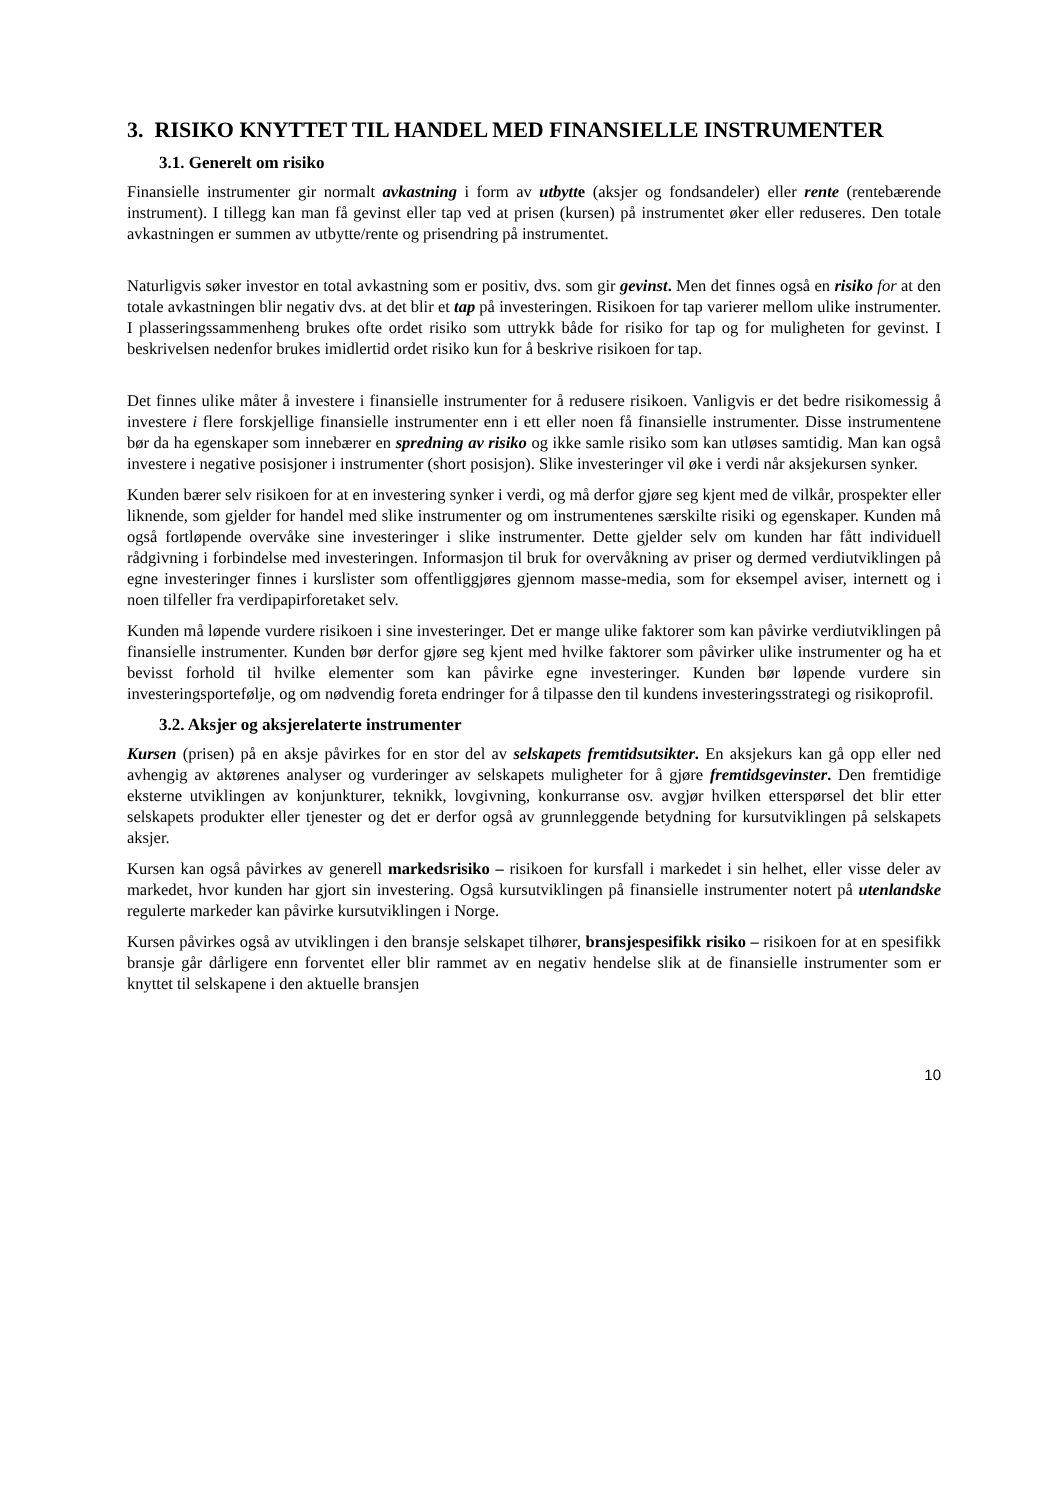3. RISIKO KNYTTET TIL HANDEL MED FINANSIELLE INSTRUMENTER
3.1. Generelt om risiko
Finansielle instrumenter gir normalt avkastning i form av utbytte (aksjer og fondsandeler) eller rente (rentebærende instrument). I tillegg kan man få gevinst eller tap ved at prisen (kursen) på instrumentet øker eller reduseres. Den totale avkastningen er summen av utbytte/rente og prisendring på instrumentet.
Naturligvis søker investor en total avkastning som er positiv, dvs. som gir gevinst. Men det finnes også en risiko for at den totale avkastningen blir negativ dvs. at det blir et tap på investeringen. Risikoen for tap varierer mellom ulike instrumenter. I plasseringssammenheng brukes ofte ordet risiko som uttrykk både for risiko for tap og for muligheten for gevinst. I beskrivelsen nedenfor brukes imidlertid ordet risiko kun for å beskrive risikoen for tap.
Det finnes ulike måter å investere i finansielle instrumenter for å redusere risikoen. Vanligvis er det bedre risikomessig å investere i flere forskjellige finansielle instrumenter enn i ett eller noen få finansielle instrumenter. Disse instrumentene bør da ha egenskaper som innebærer en spredning av risiko og ikke samle risiko som kan utløses samtidig. Man kan også investere i negative posisjoner i instrumenter (short posisjon). Slike investeringer vil øke i verdi når aksjekursen synker.
Kunden bærer selv risikoen for at en investering synker i verdi, og må derfor gjøre seg kjent med de vilkår, prospekter eller liknende, som gjelder for handel med slike instrumenter og om instrumentenes særskilte risiki og egenskaper. Kunden må også fortløpende overvåke sine investeringer i slike instrumenter. Dette gjelder selv om kunden har fått individuell rådgivning i forbindelse med investeringen. Informasjon til bruk for overvåkning av priser og dermed verdiutviklingen på egne investeringer finnes i kurslister som offentliggjøres gjennom masse-media, som for eksempel aviser, internett og i noen tilfeller fra verdipapirforetaket selv.
Kunden må løpende vurdere risikoen i sine investeringer. Det er mange ulike faktorer som kan påvirke verdiutviklingen på finansielle instrumenter. Kunden bør derfor gjøre seg kjent med hvilke faktorer som påvirker ulike instrumenter og ha et bevisst forhold til hvilke elementer som kan påvirke egne investeringer. Kunden bør løpende vurdere sin investeringsportefølje, og om nødvendig foreta endringer for å tilpasse den til kundens investeringsstrategi og risikoprofil.
3.2. Aksjer og aksjerelaterte instrumenter
Kursen (prisen) på en aksje påvirkes for en stor del av selskapets fremtidsutsikter. En aksjekurs kan gå opp eller ned avhengig av aktørenes analyser og vurderinger av selskapets muligheter for å gjøre fremtidsgevinster. Den fremtidige eksterne utviklingen av konjunkturer, teknikk, lovgivning, konkurranse osv. avgjør hvilken etterspørsel det blir etter selskapets produkter eller tjenester og det er derfor også av grunnleggende betydning for kursutviklingen på selskapets aksjer.
Kursen kan også påvirkes av generell markedsrisiko – risikoen for kursfall i markedet i sin helhet, eller visse deler av markedet, hvor kunden har gjort sin investering. Også kursutviklingen på finansielle instrumenter notert på utenlandske regulerte markeder kan påvirke kursutviklingen i Norge.
Kursen påvirkes også av utviklingen i den bransje selskapet tilhører, bransjespesifikk risiko – risikoen for at en spesifikk bransje går dårligere enn forventet eller blir rammet av en negativ hendelse slik at de finansielle instrumenter som er knyttet til selskapene i den aktuelle bransjen
10